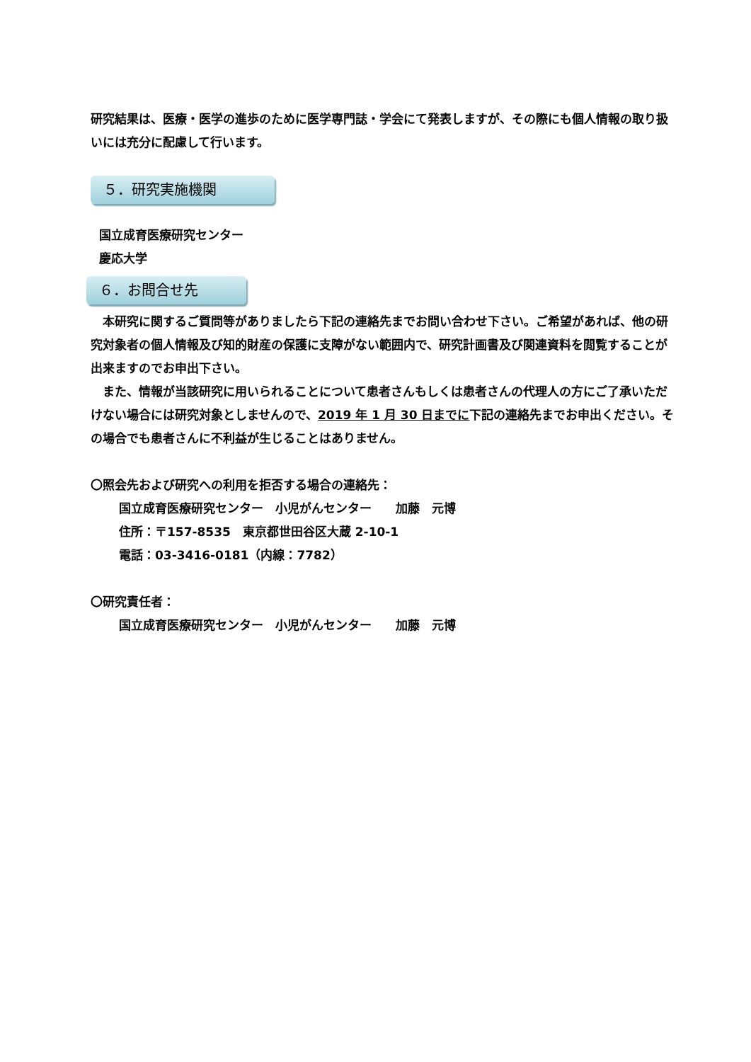研究結果は、医療・医学の進歩のために医学専門誌・学会にて発表しますが、その際にも個人情報の取り扱いには充分に配慮して行います。
５．研究実施機関
国立成育医療研究センター
慶応大学
６．お問合せ先
　本研究に関するご質問等がありましたら下記の連絡先までお問い合わせ下さい。ご希望があれば、他の研究対象者の個人情報及び知的財産の保護に支障がない範囲内で、研究計画書及び関連資料を閲覧することが出来ますのでお申出下さい。
　また、情報が当該研究に用いられることについて患者さんもしくは患者さんの代理人の方にご了承いただけない場合には研究対象としませんので、2019 年 1 月 30 日までに下記の連絡先までお申出ください。その場合でも患者さんに不利益が生じることはありません。
〇照会先および研究への利用を拒否する場合の連絡先：
国立成育医療研究センター　小児がんセンター　　加藤　元博
住所：〒157-8535　東京都世田谷区大蔵 2-10-1
電話：03-3416-0181（内線：7782）
〇研究責任者：
国立成育医療研究センター　小児がんセンター　　加藤　元博